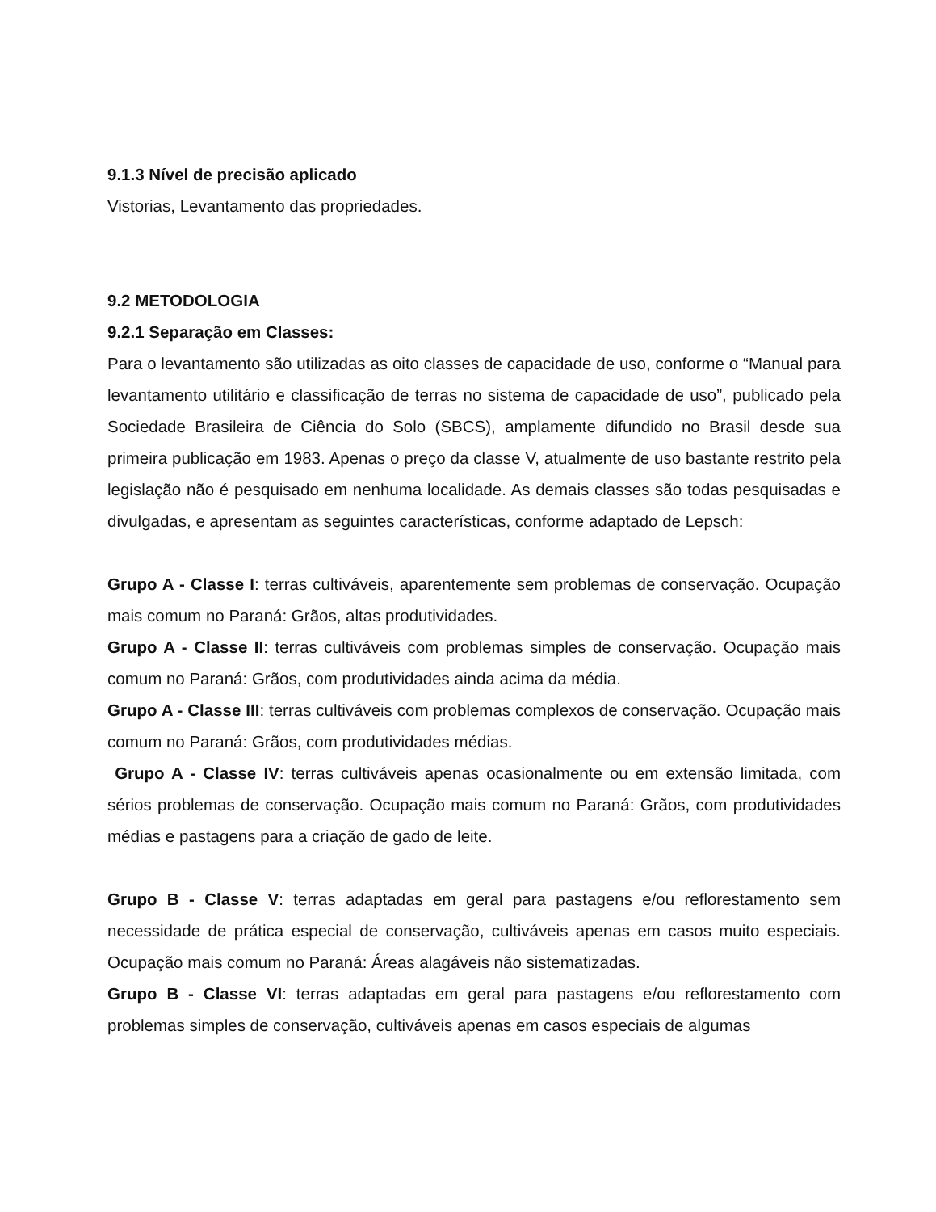9.1.3 Nível de precisão aplicado
Vistorias, Levantamento das propriedades.
9.2 METODOLOGIA
9.2.1 Separação em Classes:
Para o levantamento são utilizadas as oito classes de capacidade de uso, conforme o “Manual para levantamento utilitário e classificação de terras no sistema de capacidade de uso”, publicado pela Sociedade Brasileira de Ciência do Solo (SBCS), amplamente difundido no Brasil desde sua primeira publicação em 1983. Apenas o preço da classe V, atualmente de uso bastante restrito pela legislação não é pesquisado em nenhuma localidade. As demais classes são todas pesquisadas e divulgadas, e apresentam as seguintes características, conforme adaptado de Lepsch:
Grupo A - Classe I: terras cultiváveis, aparentemente sem problemas de conservação. Ocupação mais comum no Paraná: Grãos, altas produtividades.
Grupo A - Classe II: terras cultiváveis com problemas simples de conservação. Ocupação mais comum no Paraná: Grãos, com produtividades ainda acima da média.
Grupo A - Classe III: terras cultiváveis com problemas complexos de conservação. Ocupação mais comum no Paraná: Grãos, com produtividades médias.
Grupo A - Classe IV: terras cultiváveis apenas ocasionalmente ou em extensão limitada, com sérios problemas de conservação. Ocupação mais comum no Paraná: Grãos, com produtividades médias e pastagens para a criação de gado de leite.
Grupo B - Classe V: terras adaptadas em geral para pastagens e/ou reflorestamento sem necessidade de prática especial de conservação, cultiváveis apenas em casos muito especiais. Ocupação mais comum no Paraná: Áreas alagáveis não sistematizadas.
Grupo B - Classe VI: terras adaptadas em geral para pastagens e/ou reflorestamento com problemas simples de conservação, cultiváveis apenas em casos especiais de algumas